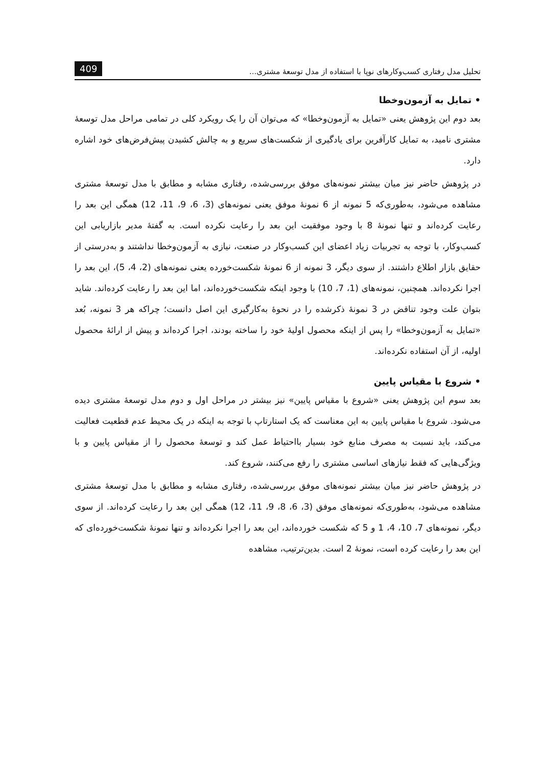تحلیل مدل رفتاری کسب‌وکارهای نوپا با استفاده از مدل توسعۀ مشتری... 409
• تمایل به آزمون‌وخطا
بعد دوم این پژوهش یعنی «تمایل به آزمون‌وخطا» که می‌توان آن را یک رویکرد کلی در تمامی مراحل مدل توسعۀ مشتری نامید، به تمایل کارآفرین برای یادگیری از شکست‌های سریع و به چالش کشیدن پیش‌فرض‌های خود اشاره دارد.
در پژوهش حاضر نیز میان بیشتر نمونه‌های موفق بررسی‌شده، رفتاری مشابه و مطابق با مدل توسعۀ مشتری مشاهده می‌شود، به‌طوری‌که 5 نمونه از 6 نمونۀ موفق یعنی نمونه‌های (3، 6، 9، 11، 12) همگی این بعد را رعایت کرده‌اند و تنها نمونۀ 8 با وجود موفقیت این بعد را رعایت نکرده است. به گفتۀ مدیر بازاریابی این کسب‌وکار، با توجه به تجربیات زیاد اعضای این کسب‌وکار در صنعت، نیازی به آزمون‌وخطا نداشتند و به‌درستی از حقایق بازار اطلاع داشتند. از سوی دیگر، 3 نمونه از 6 نمونۀ شکست‌خورده یعنی نمونه‌های (2، 4، 5)، این بعد را اجرا نکرده‌اند. همچنین، نمونه‌های (1، 7، 10) با وجود اینکه شکست‌خورده‌اند، اما این بعد را رعایت کرده‌اند. شاید بتوان علت وجود تناقض در 3 نمونۀ ذکرشده را در نحوۀ به‌کارگیری این اصل دانست؛ چراکه هر 3 نمونه، بُعد «تمایل به آزمون‌وخطا» را پس از اینکه محصول اولیۀ خود را ساخته بودند، اجرا کرده‌اند و پیش از ارائۀ محصول اولیه، از آن استفاده نکرده‌اند.
• شروع با مقیاس پایین
بعد سوم این پژوهش یعنی «شروع با مقیاس پایین» نیز بیشتر در مراحل اول و دوم مدل توسعۀ مشتری دیده می‌شود. شروع با مقیاس پایین به این معناست که یک استارتاپ با توجه به اینکه در یک محیط عدم قطعیت فعالیت می‌کند، باید نسبت به مصرف منابع خود بسیار بااحتیاط عمل کند و توسعۀ محصول را از مقیاس پایین و با ویژگی‌هایی که فقط نیازهای اساسی مشتری را رفع می‌کنند، شروع کند.
در پژوهش حاضر نیز میان بیشتر نمونه‌های موفق بررسی‌شده، رفتاری مشابه و مطابق با مدل توسعۀ مشتری مشاهده می‌شود، به‌طوری‌که نمونه‌های موفق (3، 6، 8، 9، 11، 12) همگی این بعد را رعایت کرده‌اند. از سوی دیگر، نمونه‌های 7، 10، 4، 1 و 5 که شکست خورده‌اند، این بعد را اجرا نکرده‌اند و تنها نمونۀ شکست‌خورده‌ای که این بعد را رعایت کرده است، نمونۀ 2 است. بدین‌ترتیب، مشاهده